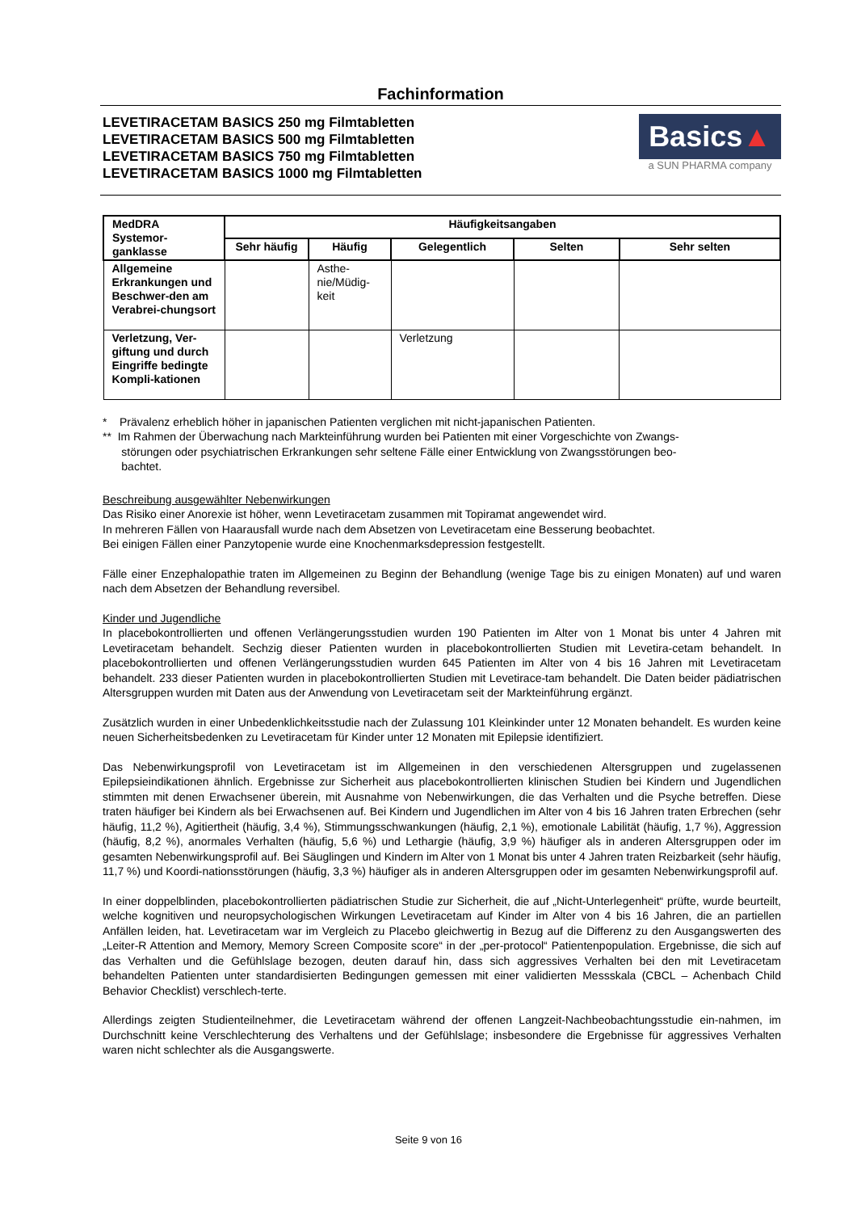Fachinformation
LEVETIRACETAM BASICS 250 mg Filmtabletten
LEVETIRACETAM BASICS 500 mg Filmtabletten
LEVETIRACETAM BASICS 750 mg Filmtabletten
LEVETIRACETAM BASICS 1000 mg Filmtabletten
Basics▲
a SUN PHARMA company
| MedDRA Systemor-ganklasse | Häufigkeitsangaben | | | | |
| --- | --- | --- | --- | --- | --- |
| | Sehr häufig | Häufig | Gelegentlich | Selten | Sehr selten |
| Allgemeine Erkrankungen und Beschwer-den am Verabrei-chungsort | | Asthe-nie/Müdig-keit | | | |
| Verletzung, Ver-giftung und durch Eingriffe bedingte Kompli-kationen | | | Verletzung | | |
* Prävalenz erheblich höher in japanischen Patienten verglichen mit nicht-japanischen Patienten.
** Im Rahmen der Überwachung nach Markteinführung wurden bei Patienten mit einer Vorgeschichte von Zwangs-
störungen oder psychiatrischen Erkrankungen sehr seltene Fälle einer Entwicklung von Zwangsstörungen beo-
bachtet.
Beschreibung ausgewählter Nebenwirkungen
Das Risiko einer Anorexie ist höher, wenn Levetiracetam zusammen mit Topiramat angewendet wird.
In mehreren Fällen von Haarausfall wurde nach dem Absetzen von Levetiracetam eine Besserung beobachtet.
Bei einigen Fällen einer Panzytopenie wurde eine Knochenmarksdepression festgestellt.
Fälle einer Enzephalopathie traten im Allgemeinen zu Beginn der Behandlung (wenige Tage bis zu einigen Monaten) auf und waren nach dem Absetzen der Behandlung reversibel.
Kinder und Jugendliche
In placebokontrollierten und offenen Verlängerungsstudien wurden 190 Patienten im Alter von 1 Monat bis unter 4 Jahren mit Levetiracetam behandelt. Sechzig dieser Patienten wurden in placebokontrollierten Studien mit Levetira-cetam behandelt. In placebokontrollierten und offenen Verlängerungsstudien wurden 645 Patienten im Alter von 4 bis 16 Jahren mit Levetiracetam behandelt. 233 dieser Patienten wurden in placebokontrollierten Studien mit Levetirace-tam behandelt. Die Daten beider pädiatrischen Altersgruppen wurden mit Daten aus der Anwendung von Levetiracetam seit der Markteinführung ergänzt.
Zusätzlich wurden in einer Unbedenklichkeitsstudie nach der Zulassung 101 Kleinkinder unter 12 Monaten behandelt. Es wurden keine neuen Sicherheitsbedenken zu Levetiracetam für Kinder unter 12 Monaten mit Epilepsie identifiziert.
Das Nebenwirkungsprofil von Levetiracetam ist im Allgemeinen in den verschiedenen Altersgruppen und zugelassenen Epilepsieindikationen ähnlich. Ergebnisse zur Sicherheit aus placebokontrollierten klinischen Studien bei Kindern und Jugendlichen stimmten mit denen Erwachsener überein, mit Ausnahme von Nebenwirkungen, die das Verhalten und die Psyche betreffen. Diese traten häufiger bei Kindern als bei Erwachsenen auf. Bei Kindern und Jugendlichen im Alter von 4 bis 16 Jahren traten Erbrechen (sehr häufig, 11,2 %), Agitiertheit (häufig, 3,4 %), Stimmungsschwankungen (häufig, 2,1 %), emotionale Labilität (häufig, 1,7 %), Aggression (häufig, 8,2 %), anormales Verhalten (häufig, 5,6 %) und Lethargie (häufig, 3,9 %) häufiger als in anderen Altersgruppen oder im gesamten Nebenwirkungsprofil auf. Bei Säuglingen und Kindern im Alter von 1 Monat bis unter 4 Jahren traten Reizbarkeit (sehr häufig, 11,7 %) und Koordi-nationsstörungen (häufig, 3,3 %) häufiger als in anderen Altersgruppen oder im gesamten Nebenwirkungsprofil auf.
In einer doppelblinden, placebokontrollierten pädiatrischen Studie zur Sicherheit, die auf „Nicht-Unterlegenheit“ prüfte, wurde beurteilt, welche kognitiven und neuropsychologischen Wirkungen Levetiracetam auf Kinder im Alter von 4 bis 16 Jahren, die an partiellen Anfällen leiden, hat. Levetiracetam war im Vergleich zu Placebo gleichwertig in Bezug auf die Differenz zu den Ausgangswerten des „Leiter-R Attention and Memory, Memory Screen Composite score“ in der „per-protocol“ Patientenpopulation. Ergebnisse, die sich auf das Verhalten und die Gefühlslage bezogen, deuten darauf hin, dass sich aggressives Verhalten bei den mit Levetiracetam behandelten Patienten unter standardisierten Bedingungen gemessen mit einer validierten Messskala (CBCL – Achenbach Child Behavior Checklist) verschlech-terte.
Allerdings zeigten Studienteilnehmer, die Levetiracetam während der offenen Langzeit-Nachbeobachtungsstudie ein-nahmen, im Durchschnitt keine Verschlechterung des Verhaltens und der Gefühlslage; insbesondere die Ergebnisse für aggressives Verhalten waren nicht schlechter als die Ausgangswerte.
Seite 9 von 16